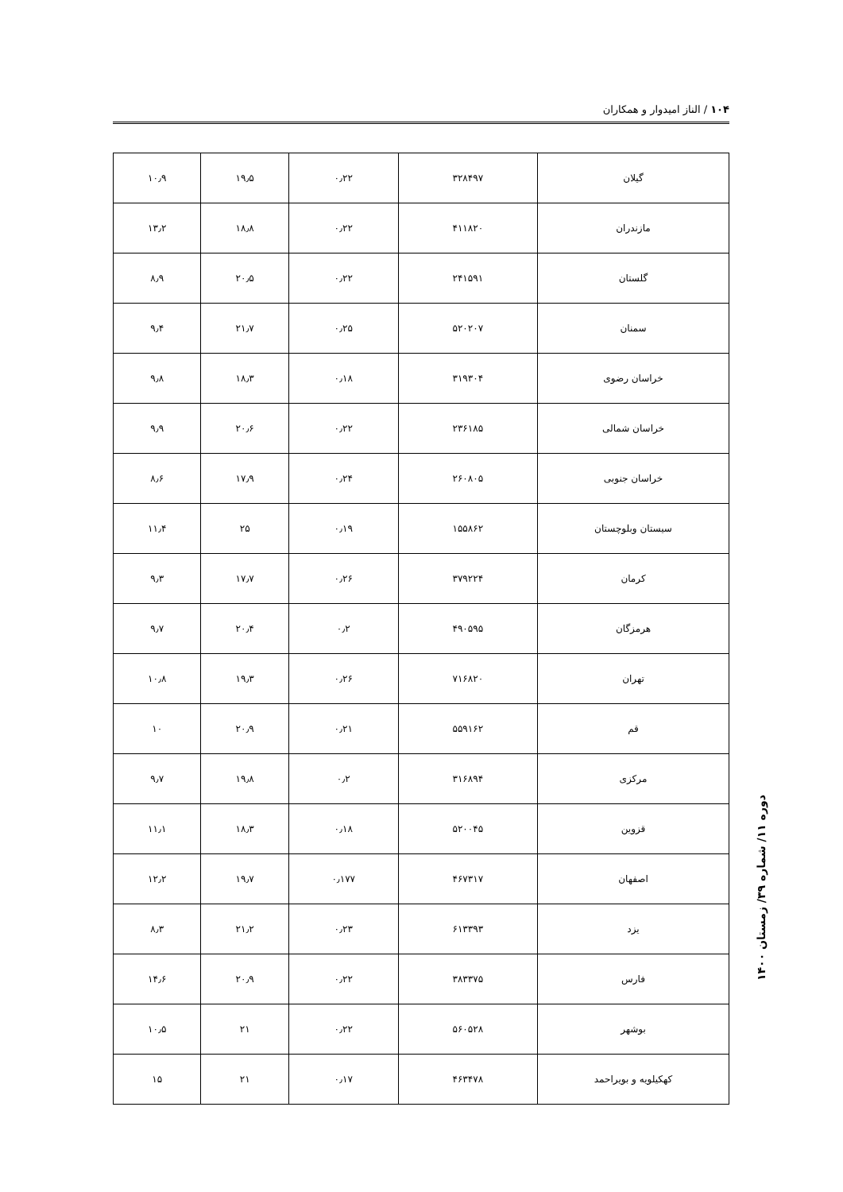۱۰۴ / الناز امیدوار و همکاران
| گیلان | ۳۲۸۴۹۷ | ۰٫۲۲ | ۱۹٫۵ | ۱۰٫۹ |
| مازندران | ۴۱۱۸۲۰ | ۰٫۲۲ | ۱۸٫۸ | ۱۳٫۲ |
| گلستان | ۲۴۱۵۹۱ | ۰٫۲۲ | ۲۰٫۵ | ۸٫۹ |
| سمنان | ۵۲۰۲۰۷ | ۰٫۲۵ | ۲۱٫۷ | ۹٫۴ |
| خراسان رضوی | ۳۱۹۳۰۴ | ۰٫۱۸ | ۱۸٫۳ | ۹٫۸ |
| خراسان شمالی | ۲۳۶۱۸۵ | ۰٫۲۲ | ۲۰٫۶ | ۹٫۹ |
| خراسان جنوبی | ۲۶۰۸۰۵ | ۰٫۲۴ | ۱۷٫۹ | ۸٫۶ |
| سیستان وبلوچستان | ۱۵۵۸۶۲ | ۰٫۱۹ | ۲۵ | ۱۱٫۴ |
| کرمان | ۳۷۹۲۲۴ | ۰٫۲۶ | ۱۷٫۷ | ۹٫۳ |
| هرمزگان | ۴۹۰۵۹۵ | ۰٫۲ | ۲۰٫۴ | ۹٫۷ |
| تهران | ۷۱۶۸۲۰ | ۰٫۲۶ | ۱۹٫۳ | ۱۰٫۸ |
| قم | ۵۵۹۱۶۲ | ۰٫۲۱ | ۲۰٫۹ | ۱۰ |
| مرکزی | ۳۱۶۸۹۴ | ۰٫۲ | ۱۹٫۸ | ۹٫۷ |
| قزوین | ۵۲۰۰۴۵ | ۰٫۱۸ | ۱۸٫۳ | ۱۱٫۱ |
| اصفهان | ۴۶۷۳۱۷ | ۰٫۱۷۷ | ۱۹٫۷ | ۱۲٫۲ |
| یزد | ۶۱۳۳۹۳ | ۰٫۲۳ | ۲۱٫۲ | ۸٫۳ |
| فارس | ۳۸۳۳۷۵ | ۰٫۲۲ | ۲۰٫۹ | ۱۴٫۶ |
| بوشهر | ۵۶۰۵۲۸ | ۰٫۲۲ | ۲۱ | ۱۰٫۵ |
| کهکیلویه و بویراحمد | ۴۶۳۴۷۸ | ۰٫۱۷ | ۲۱ | ۱۵ |
دوره ۱۱/ شماره ۳۹/ زمستان ۱۴۰۰